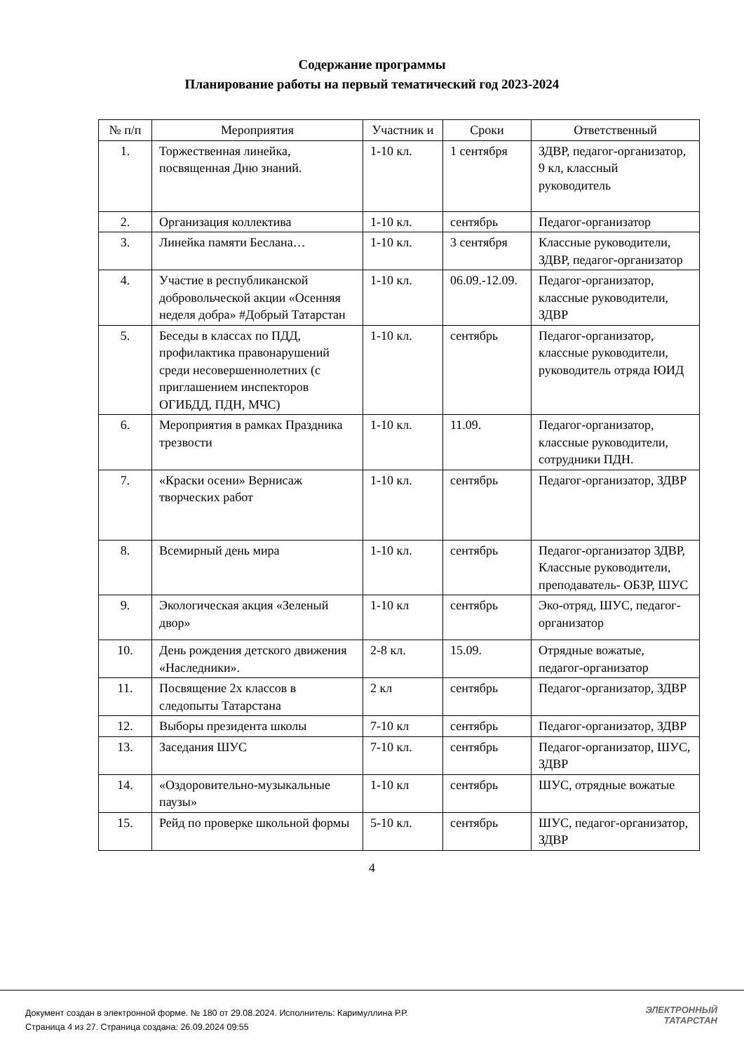Содержание программы
Планирование работы на первый тематический год 2023-2024
| № п/п | Мероприятия | Участник и | Сроки | Ответственный |
| --- | --- | --- | --- | --- |
| 1. | Торжественная линейка, посвященная Дню знаний. | 1-10 кл. | 1 сентября | ЗДВР, педагог-организатор, 9 кл, классный руководитель |
| 2. | Организация коллектива | 1-10 кл. | сентябрь | Педагог-организатор |
| 3. | Линейка памяти Беслана… | 1-10 кл. | 3 сентября | Классные руководители, ЗДВР, педагог-организатор |
| 4. | Участие в республиканской добровольческой акции «Осенняя неделя добра» #Добрый Татарстан | 1-10 кл. | 06.09.-12.09. | Педагог-организатор, классные руководители, ЗДВР |
| 5. | Беседы в классах по ПДД, профилактика правонарушений среди несовершеннолетних (с приглашением инспекторов ОГИБДД, ПДН, МЧС) | 1-10 кл. | сентябрь | Педагог-организатор, классные руководители, руководитель отряда ЮИД |
| 6. | Мероприятия в рамках Праздника трезвости | 1-10 кл. | 11.09. | Педагог-организатор, классные руководители, сотрудники ПДН. |
| 7. | «Краски осени» Вернисаж творческих работ | 1-10 кл. | сентябрь | Педагог-организатор, ЗДВР |
| 8. | Всемирный день мира | 1-10 кл. | сентябрь | Педагог-организатор ЗДВР, Классные руководители, преподаватель- ОБЗР, ШУС |
| 9. | Экологическая акция «Зеленый двор» | 1-10 кл | сентябрь | Эко-отряд, ШУС, педагог-организатор |
| 10. | День рождения детского движения «Наследники». | 2-8 кл. | 15.09. | Отрядные вожатые, педагог-организатор |
| 11. | Посвящение 2х классов в следопыты Татарстана | 2 кл | сентябрь | Педагог-организатор, ЗДВР |
| 12. | Выборы президента школы | 7-10 кл | сентябрь | Педагог-организатор, ЗДВР |
| 13. | Заседания ШУС | 7-10 кл. | сентябрь | Педагог-организатор, ШУС, ЗДВР |
| 14. | «Оздоровительно-музыкальные паузы» | 1-10 кл | сентябрь | ШУС, отрядные вожатые |
| 15. | Рейд по проверке школьной формы | 5-10 кл. | сентябрь | ШУС, педагог-организатор, ЗДВР |
4
Документ создан в электронной форме. № 180 от 29.08.2024. Исполнитель: Каримуллина Р.Р.
Страница 4 из 27. Страница создана: 26.09.2024 09:55
ЭЛЕКТРОННЫЙ
ТАТАРСТАН